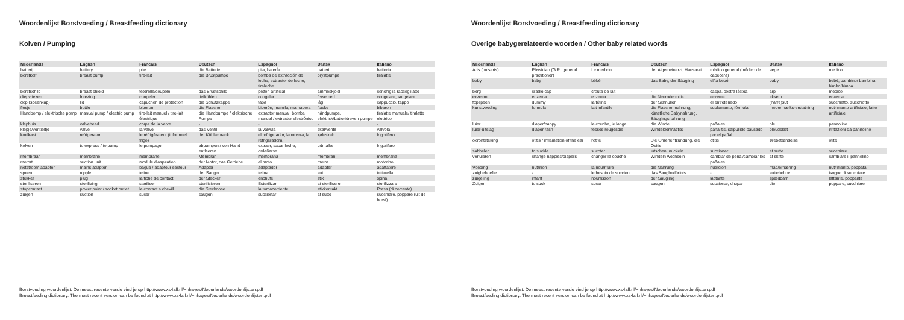Woordenlijst Borstvoeding / Breastfeeding dictionary
Kolven / Pumping
| Nederlands | English | Francais | Deutsch | Espagnol | Dansk | Italiano |
| --- | --- | --- | --- | --- | --- | --- |
| batterij | battery | pile | die Batterie | pila, batería | batteri | batteria |
| borstkolf | breast pump | tire-lait | die Brustpumpe | bomba de extracción de leche, extractor de leche, tiraleche | brystpumpe | tiralatte |
| borstschild | breast shield | teterelle/coupole | das Brustschild | pezon artificial | ammeskjold | conchiglia raccoglilatte |
| diepvriezen | freezing | congeler | tiefkühlen | congelar | fryse ned | congelare, surgelare |
| dop (speenkap) | lid | capuchon de protection | die Schutzkappe | tapa | låg | cappuccio, tappo |
| flesje | bottle | biberon | die Flasche | biberón, mamila, mamadera | flaske | biberon |
| Handpomp / elektrische pomp | manual pump / electric pump | tire-lait manuel / tire-lait électrique | die Handpumpe / elektrische Pumpe | extractor manual, bomba manual / extractor electrónico | håndpumpe, elektrisk/batteridreven pumpe | tiralatte manuale/ tiralatte elettrico |
| klephuis | valvehead | corps de la valve | - | - | - | - |
| klepje/ventieltje | valve | la valve | das Ventil | la válvula | skal/ventil | valvola |
| koelkast | refrigerator | le réfrigérateur (informeel: frigo) | der Kühlschrank | el refrigerador, la nevera, la refrigeradora | køleskab | frigorifero |
| kolven | to express / to pump | le pompage | abpumpen / von Hand entleeren | extraer, sacar leche, ordeñarse | udmalke | frigorifero |
| membraan | membrane | membrane | Membran | membrana | membran | membrana |
| motort | suction unit | module d'aspiration | der Motor, das Getriebe | el moto | motor | motorino |
| netstroom adapter | mains adapter | bague / adapteur secteur | Adapter | adaptador | adapter | adattatore |
| speen | nipple | tetine | der Sauger | tetina | sut | tettarella |
| stekker | plug | la fiche de contact | der Stecker | enchufe | stik | spina |
| steriliseren | sterilizing | steriliser | sterilisieren | Esterilizar | at sterilisere | sterilizzare |
| stopcontact | power point / socket outlet | le contact a chevill | die Steckdose | la tomacorriente | stikkontakt | Presa (di corrente) |
| zuigen | suction | sucer | saugen | succiónar | at sutte | succhiare, poppare (uit de borst) |
Borstvoeding woordenlijst. De meest recente versie vind je op http://www.xs4all.nl/~hhayes/Nederlands/woordenlijsten.pdf
Breastfeeding dictionary. The most recent version can be found at http://www.xs4all.nl/~hhayes/Nederlands/woordenlijsten.pdf
Woordenlijst Borstvoeding / Breastfeeding dictionary
Overige babygerelateerde woorden / Other baby related words
| Nederlands | English | Francais | Deutsch | Espagnol | Dansk | Italiano |
| --- | --- | --- | --- | --- | --- | --- |
| Arts (huisarts) | Physician (G.P.: general practitioner) | Le medicin | der Algemeinarzt, Hausarzt | médico general (médico de cabecera) | læge | medico |
| baby | baby | bébé | das Baby, der Säugling | el/la bebé | baby | bebè, bambino/ bambina, bimbo/bimba |
| berg | cradle cap | croûte de lait | - | caspa, costra láctea | arp | medico |
| eczeem | eczema | eczema | die Neurodermitis | eczema | eksem | eczema |
| fopspeen | dummy | la tétine | der Schnuller | el entretenedo | (narre)sut | succhietto, succhiotto |
| kunstvoeding | formula | lait infantile | die Flaschennahrung; künstliche Babynahrung, Säuglingsnahrung | suplemento, fórmula | modermælks-erstatning | nutrimento artificiale, latte artificiale |
| luier | diaper/nappy | la couche, le lange | die Windel | pañales | ble | pannolino |
| luier-uitslag | diaper rash | fesses rougesdie | Windeldermatitits | pañalitis, salpullido causado por el pañal | bleudslæt | irritazioni da pannolino |
| oorontsteking | otitis / inflamation of the ear | l'otite | Die Ohrenentzündung, die Ositis | otitis | ørebetændelse | otite |
| sabbelen | to suckle | suçoter | lutschen, nuckeln | succionar | at sutte | succhiare |
| verluieren | change nappies/diapers | changer la couche | Windeln wechseln | cambiar de peñal/cambiar los pañales | at skifte | cambiare il pannolino |
| Voeding | nutrition | la nourriture | die Nahrung | nutrición | mad/ernæring | nutrimento, poppata |
| zuigbehoefte | - | le besoin de succion | das Saugbedürfnis | - | suttebehov | isogno di succhiare |
| zuigeling | infant | nourrisson | der Säugling | lactante | spædbarn | lattante, poppante |
| Zuigen | to suck | sucer | saugen | succionar, chupar | die | poppare, succhiare |
Borstvoeding woordenlijst. De meest recente versie vind je op http://www.xs4all.nl/~hhayes/Nederlands/woordenlijsten.pdf
Breastfeeding dictionary. The most recent version can be found at http://www.xs4all.nl/~hhayes/Nederlands/woordenlijsten.pdf